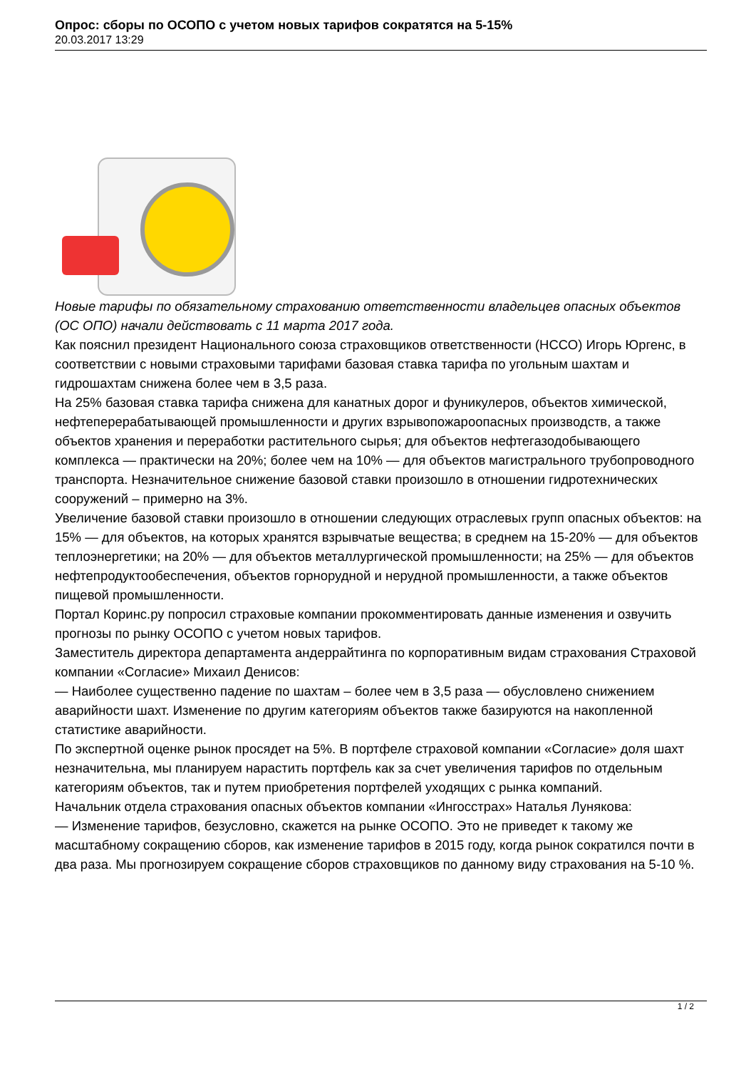Опрос: сборы по ОСОПО с учетом новых тарифов сократятся на 5-15%
20.03.2017 13:29
Новые тарифы по обязательному страхованию ответственности владельцев опасных объектов (ОС ОПО) начали действовать с 11 марта 2017 года.
Как пояснил президент Национального союза страховщиков ответственности (НССО) Игорь Юргенс, в соответствии с новыми страховыми тарифами базовая ставка тарифа по угольным шахтам и гидрошахтам снижена более чем в 3,5 раза.
На 25% базовая ставка тарифа снижена для канатных дорог и фуникулеров, объектов химической, нефтеперерабатывающей промышленности и других взрывопожароопасных производств, а также объектов хранения и переработки растительного сырья; для объектов нефтегазодобывающего комплекса — практически на 20%; более чем на 10% — для объектов магистрального трубопроводного транспорта. Незначительное снижение базовой ставки произошло в отношении гидротехнических сооружений – примерно на 3%.
Увеличение базовой ставки произошло в отношении следующих отраслевых групп опасных объектов: на 15% — для объектов, на которых хранятся взрывчатые вещества; в среднем на 15-20% — для объектов теплоэнергетики; на 20% — для объектов металлургической промышленности; на 25% — для объектов нефтепродуктообеспечения, объектов горнорудной и нерудной промышленности, а также объектов пищевой промышленности.
Портал Коринс.ру попросил страховые компании прокомментировать данные изменения и озвучить прогнозы по рынку ОСОПО с учетом новых тарифов.
Заместитель директора департамента андеррайтинга по корпоративным видам страхования Страховой компании «Согласие» Михаил Денисов:
— Наиболее существенно падение по шахтам – более чем в 3,5 раза — обусловлено снижением аварийности шахт. Изменение по другим категориям объектов также базируются на накопленной статистике аварийности.
По экспертной оценке рынок просядет на 5%. В портфеле страховой компании «Согласие» доля шахт незначительна, мы планируем нарастить портфель как за счет увеличения тарифов по отдельным категориям объектов, так и путем приобретения портфелей уходящих с рынка компаний.
Начальник отдела страхования опасных объектов компании «Ингосстрах» Наталья Лунякова:
— Изменение тарифов, безусловно, скажется на рынке ОСОПО. Это не приведет к такому же масштабному сокращению сборов, как изменение тарифов в 2015 году, когда рынок сократился почти в два раза. Мы прогнозируем сокращение сборов страховщиков по данному виду страхования на 5-10 %.
1 / 2